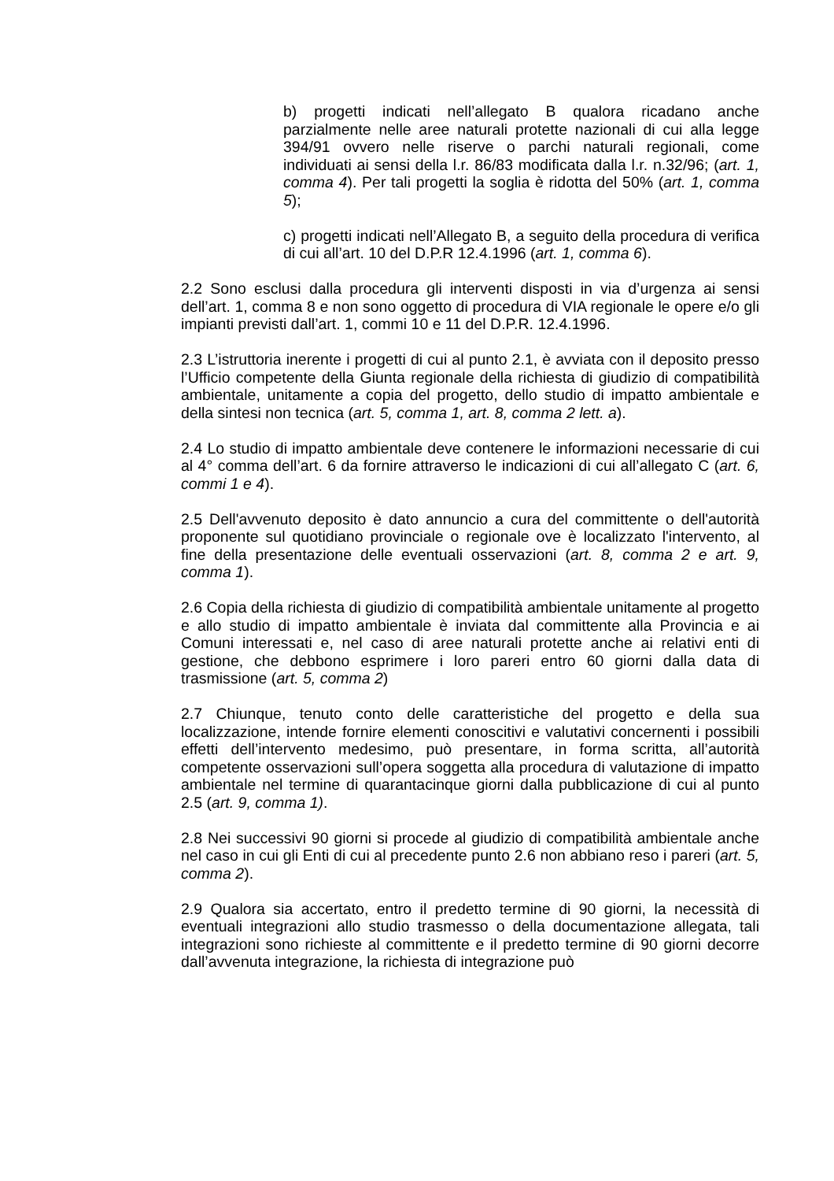b) progetti indicati nell’allegato B qualora ricadano anche parzialmente nelle aree naturali protette nazionali di cui alla legge 394/91 ovvero nelle riserve o parchi naturali regionali, come individuati ai sensi della l.r. 86/83 modificata dalla l.r. n.32/96; (art. 1, comma 4). Per tali progetti la soglia è ridotta del 50% (art. 1, comma 5);
c) progetti indicati nell’Allegato B, a seguito della procedura di verifica di cui all’art. 10 del D.P.R 12.4.1996 (art. 1, comma 6).
2.2 Sono esclusi dalla procedura gli interventi disposti in via d’urgenza ai sensi dell’art. 1, comma 8 e non sono oggetto di procedura di VIA regionale le opere e/o gli impianti previsti dall’art. 1, commi 10 e 11 del D.P.R. 12.4.1996.
2.3 L’istruttoria inerente i progetti di cui al punto 2.1, è avviata con il deposito presso l’Ufficio competente della Giunta regionale della richiesta di giudizio di compatibilità ambientale, unitamente a copia del progetto, dello studio di impatto ambientale e della sintesi non tecnica (art. 5, comma 1, art. 8, comma 2 lett. a).
2.4 Lo studio di impatto ambientale deve contenere le informazioni necessarie di cui al 4° comma dell’art. 6 da fornire attraverso le indicazioni di cui all’allegato C (art. 6, commi 1 e 4).
2.5 Dell'avvenuto deposito è dato annuncio a cura del committente o dell'autorità proponente sul quotidiano provinciale o regionale ove è localizzato l'intervento, al fine della presentazione delle eventuali osservazioni (art. 8, comma 2 e art. 9, comma 1).
2.6 Copia della richiesta di giudizio di compatibilità ambientale unitamente al progetto e allo studio di impatto ambientale è inviata dal committente alla Provincia e ai Comuni interessati e, nel caso di aree naturali protette anche ai relativi enti di gestione, che debbono esprimere i loro pareri entro 60 giorni dalla data di trasmissione (art. 5, comma 2)
2.7 Chiunque, tenuto conto delle caratteristiche del progetto e della sua localizzazione, intende fornire elementi conoscitivi e valutativi concernenti i possibili effetti dell’intervento medesimo, può presentare, in forma scritta, all’autorità competente osservazioni sull’opera soggetta alla procedura di valutazione di impatto ambientale nel termine di quarantacinque giorni dalla pubblicazione di cui al punto 2.5 (art. 9, comma 1).
2.8 Nei successivi 90 giorni si procede al giudizio di compatibilità ambientale anche nel caso in cui gli Enti di cui al precedente punto 2.6 non abbiano reso i pareri (art. 5, comma 2).
2.9 Qualora sia accertato, entro il predetto termine di 90 giorni, la necessità di eventuali integrazioni allo studio trasmesso o della documentazione allegata, tali integrazioni sono richieste al committente e il predetto termine di 90 giorni decorre dall’avvenuta integrazione, la richiesta di integrazione può